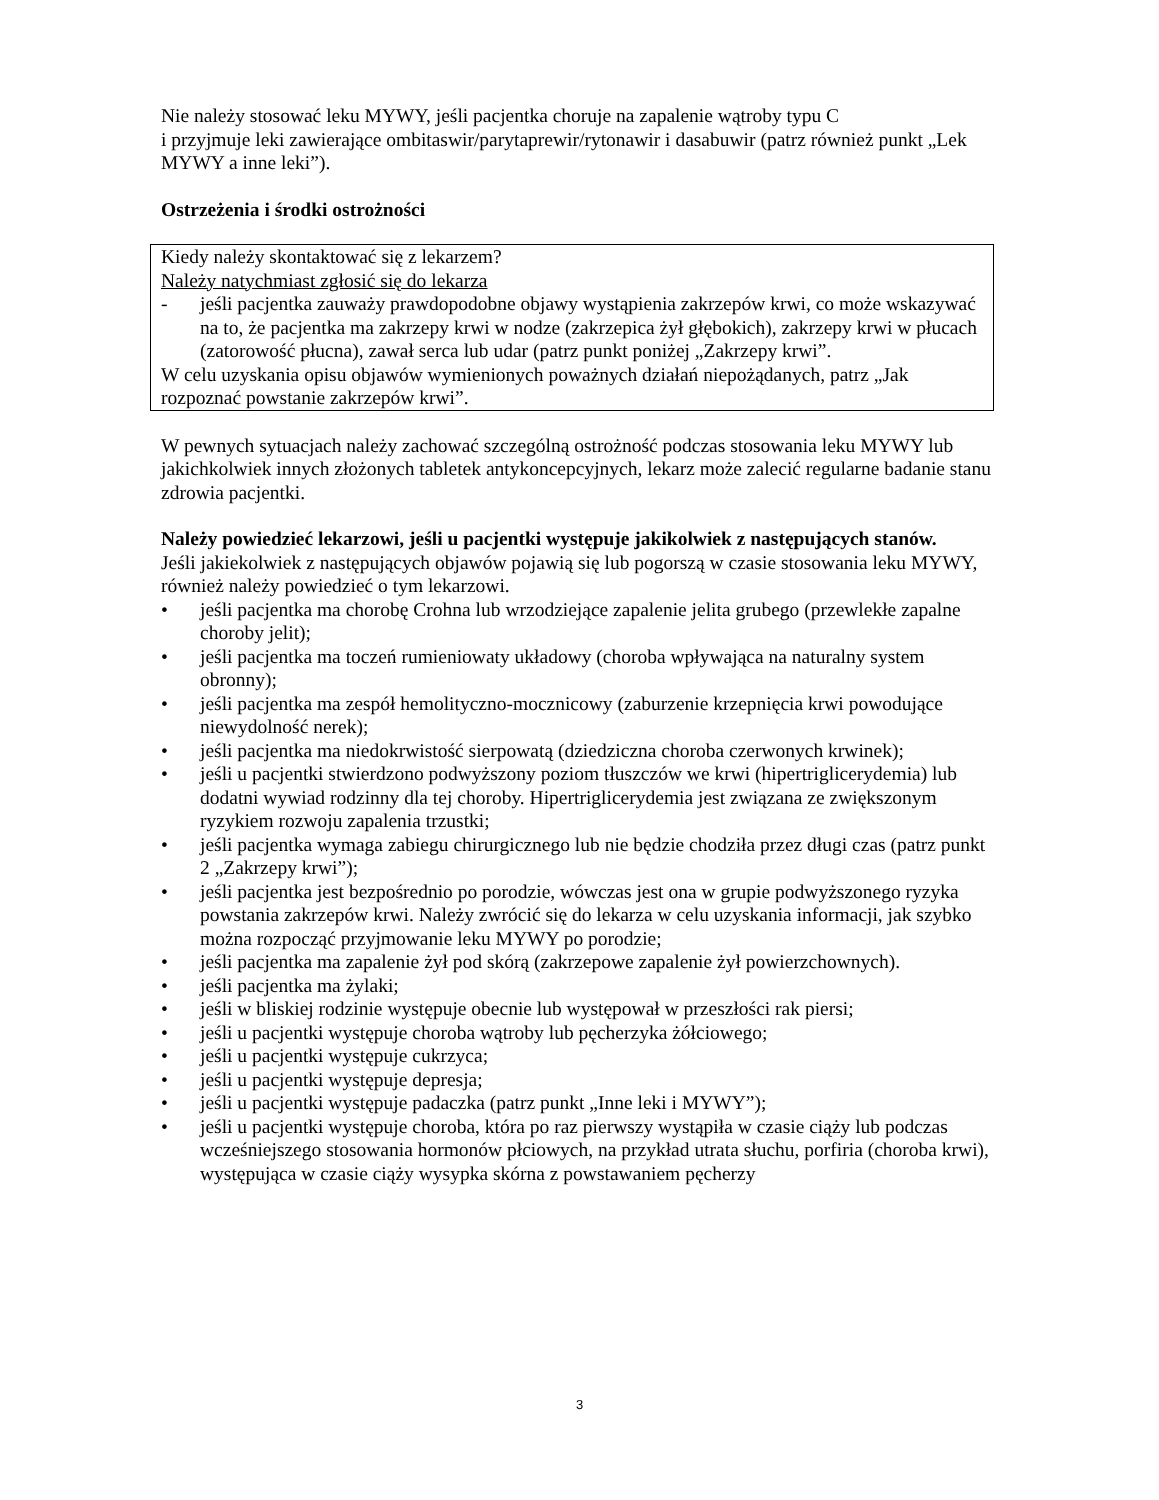Nie należy stosować leku MYWY, jeśli pacjentka choruje na zapalenie wątroby typu C
i przyjmuje leki zawierające ombitaswir/parytaprewir/rytonawir i dasabuwir (patrz również punkt „Lek MYWY a inne leki”).
Ostrzeżenia i środki ostrożności
Kiedy należy skontaktować się z lekarzem?
Należy natychmiast zgłosić się do lekarza
- jeśli pacjentka zauważy prawdopodobne objawy wystąpienia zakrzepów krwi, co może wskazywać na to, że pacjentka ma zakrzepy krwi w nodze (zakrzepica żył głębokich), zakrzepy krwi w płucach (zatorowość płucna), zawał serca lub udar (patrz punkt poniżej „Zakrzepy krwi”.
W celu uzyskania opisu objawów wymienionych poważnych działań niepożądanych, patrz „Jak rozpoznać powstanie zakrzepów krwi”.
W pewnych sytuacjach należy zachować szczególną ostrożność podczas stosowania leku MYWY lub jakichkolwiek innych złożonych tabletek antykoncepcyjnych, lekarz może zalecić regularne badanie stanu zdrowia pacjentki.
Należy powiedzieć lekarzowi, jeśli u pacjentki występuje jakikolwiek z następujących stanów.
Jeśli jakiekolwiek z następujących objawów pojawią się lub pogorszą w czasie stosowania leku MYWY, również należy powiedzieć o tym lekarzowi.
• jeśli pacjentka ma chorobę Crohna lub wrzodziejące zapalenie jelita grubego (przewlekłe zapalne choroby jelit);
• jeśli pacjentka ma toczeń rumieniowaty układowy (choroba wpływająca na naturalny system obronny);
• jeśli pacjentka ma zespół hemolityczno-mocznicowy (zaburzenie krzepnięcia krwi powodujące niewydolność nerek);
• jeśli pacjentka ma niedokrwistość sierpowatą (dziedziczna choroba czerwonych krwinek);
• jeśli u pacjentki stwierdzono podwyższony poziom tłuszczów we krwi (hipertriglicerydemia) lub dodatni wywiad rodzinny dla tej choroby. Hipertriglicerydemia jest związana ze zwiększonym ryzykiem rozwoju zapalenia trzustki;
• jeśli pacjentka wymaga zabiegu chirurgicznego lub nie będzie chodziła przez długi czas (patrz punkt 2 „Zakrzepy krwi”);
• jeśli pacjentka jest bezpośrednio po porodzie, wówczas jest ona w grupie podwyższonego ryzyka powstania zakrzepów krwi. Należy zwrócić się do lekarza w celu uzyskania informacji, jak szybko można rozpocząć przyjmowanie leku MYWY po porodzie;
• jeśli pacjentka ma zapalenie żył pod skórą (zakrzepowe zapalenie żył powierzchownych).
• jeśli pacjentka ma żylaki;
• jeśli w bliskiej rodzinie występuje obecnie lub występował w przeszłości rak piersi;
• jeśli u pacjentki występuje choroba wątroby lub pęcherzyka żółciowego;
• jeśli u pacjentki występuje cukrzyca;
• jeśli u pacjentki występuje depresja;
• jeśli u pacjentki występuje padaczka (patrz punkt „Inne leki i MYWY”);
• jeśli u pacjentki występuje choroba, która po raz pierwszy wystąpiła w czasie ciąży lub podczas wcześniejszego stosowania hormonów płciowych, na przykład utrata słuchu, porfiria (choroba krwi), występująca w czasie ciąży wysypka skórna z powstawaniem pęcherzy
3